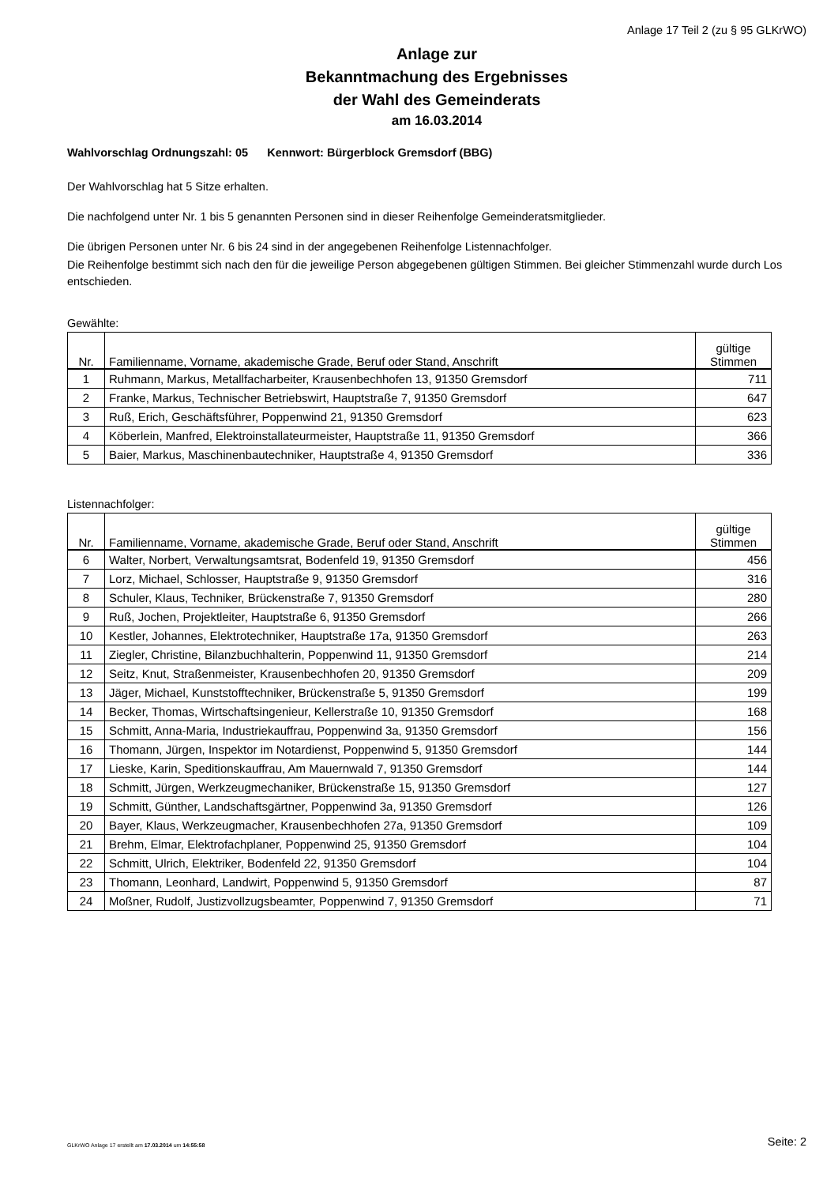Anlage 17 Teil 2 (zu § 95 GLKrWO)
Anlage zur
Bekanntmachung des Ergebnisses
der Wahl des Gemeinderats
am 16.03.2014
Wahlvorschlag Ordnungszahl: 05 Kennwort: Bürgerblock Gremsdorf (BBG)
Der Wahlvorschlag hat 5 Sitze erhalten.
Die nachfolgend unter Nr. 1 bis 5 genannten Personen sind in dieser Reihenfolge Gemeinderatsmitglieder.
Die übrigen Personen unter Nr. 6 bis 24 sind in der angegebenen Reihenfolge Listennachfolger.
Die Reihenfolge bestimmt sich nach den für die jeweilige Person abgegebenen gültigen Stimmen. Bei gleicher Stimmenzahl wurde durch Los entschieden.
Gewählte:
| Nr. | Familienname, Vorname, akademische Grade, Beruf oder Stand, Anschrift | gültige Stimmen |
| --- | --- | --- |
| 1 | Ruhmann, Markus, Metallfacharbeiter, Krausenbechhofen 13, 91350 Gremsdorf | 711 |
| 2 | Franke, Markus, Technischer Betriebswirt, Hauptstraße 7, 91350 Gremsdorf | 647 |
| 3 | Ruß, Erich, Geschäftsführer, Poppenwind 21, 91350 Gremsdorf | 623 |
| 4 | Köberlein, Manfred, Elektroinstallateurmeister, Hauptstraße 11, 91350 Gremsdorf | 366 |
| 5 | Baier, Markus, Maschinenbautechniker, Hauptstraße 4, 91350 Gremsdorf | 336 |
Listennachfolger:
| Nr. | Familienname, Vorname, akademische Grade, Beruf oder Stand, Anschrift | gültige Stimmen |
| --- | --- | --- |
| 6 | Walter, Norbert, Verwaltungsamtsrat, Bodenfeld 19, 91350 Gremsdorf | 456 |
| 7 | Lorz, Michael, Schlosser, Hauptstraße 9, 91350 Gremsdorf | 316 |
| 8 | Schuler, Klaus, Techniker, Brückenstraße 7, 91350 Gremsdorf | 280 |
| 9 | Ruß, Jochen, Projektleiter, Hauptstraße 6, 91350 Gremsdorf | 266 |
| 10 | Kestler, Johannes, Elektrotechniker, Hauptstraße 17a, 91350 Gremsdorf | 263 |
| 11 | Ziegler, Christine, Bilanzbuchhalterin, Poppenwind 11, 91350 Gremsdorf | 214 |
| 12 | Seitz, Knut, Straßenmeister, Krausenbechhofen 20, 91350 Gremsdorf | 209 |
| 13 | Jäger, Michael, Kunststofftechniker, Brückenstraße 5, 91350 Gremsdorf | 199 |
| 14 | Becker, Thomas, Wirtschaftsingenieur, Kellerstraße 10, 91350 Gremsdorf | 168 |
| 15 | Schmitt, Anna-Maria, Industriekauffrau, Poppenwind 3a, 91350 Gremsdorf | 156 |
| 16 | Thomann, Jürgen, Inspektor im Notardienst, Poppenwind 5, 91350 Gremsdorf | 144 |
| 17 | Lieske, Karin, Speditionskauffrau, Am Mauernwald 7, 91350 Gremsdorf | 144 |
| 18 | Schmitt, Jürgen, Werkzeugmechaniker, Brückenstraße 15, 91350 Gremsdorf | 127 |
| 19 | Schmitt, Günther, Landschaftsgärtner, Poppenwind 3a, 91350 Gremsdorf | 126 |
| 20 | Bayer, Klaus, Werkzeugmacher, Krausenbechhofen 27a, 91350 Gremsdorf | 109 |
| 21 | Brehm, Elmar, Elektrofachplaner, Poppenwind 25, 91350 Gremsdorf | 104 |
| 22 | Schmitt, Ulrich, Elektriker, Bodenfeld 22, 91350 Gremsdorf | 104 |
| 23 | Thomann, Leonhard, Landwirt, Poppenwind 5, 91350 Gremsdorf | 87 |
| 24 | Moßner, Rudolf, Justizvollzugsbeamter, Poppenwind 7, 91350 Gremsdorf | 71 |
GLKrWO Anlage 17 erstellt am 17.03.2014 um 14:55:58 Seite: 2